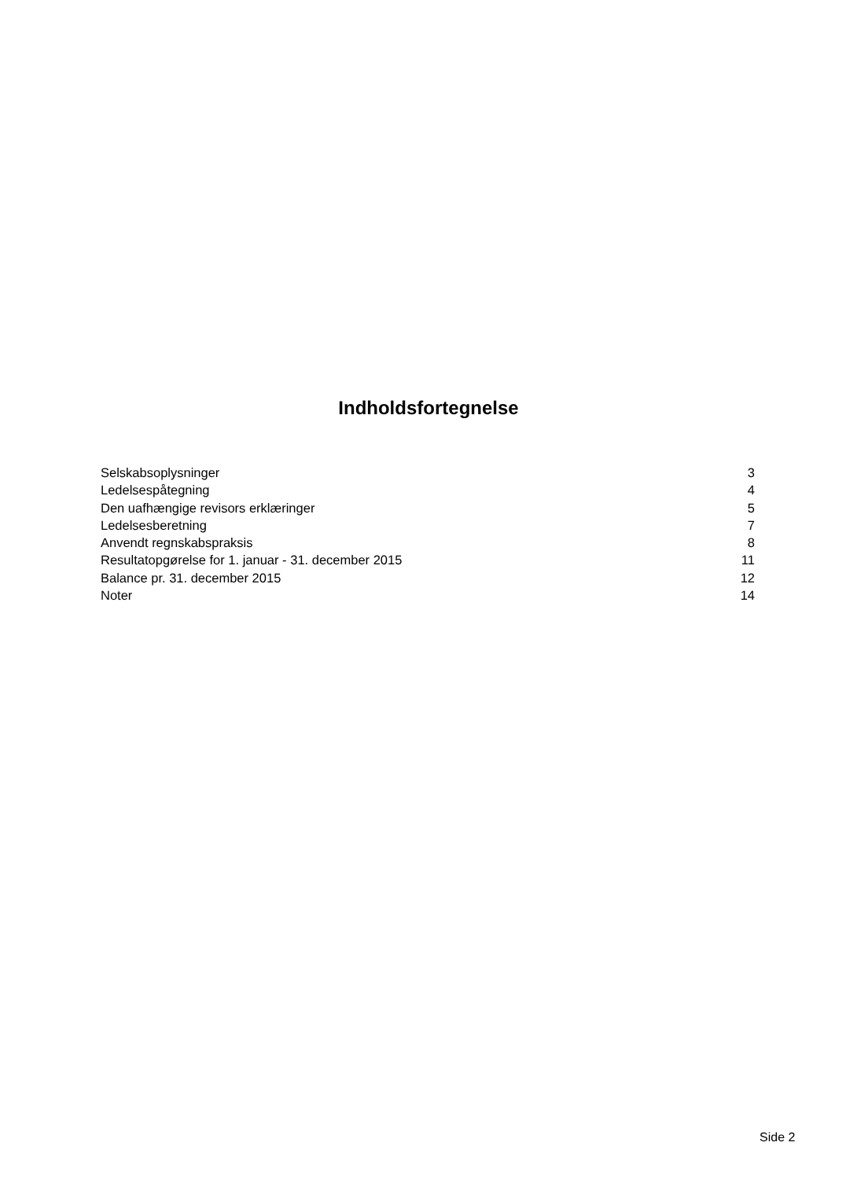Indholdsfortegnelse
| Selskabsoplysninger | 3 |
| Ledelsespåtegning | 4 |
| Den uafhængige revisors erklæringer | 5 |
| Ledelsesberetning | 7 |
| Anvendt regnskabspraksis | 8 |
| Resultatopgørelse for 1. januar - 31. december 2015 | 11 |
| Balance pr. 31. december 2015 | 12 |
| Noter | 14 |
Side 2